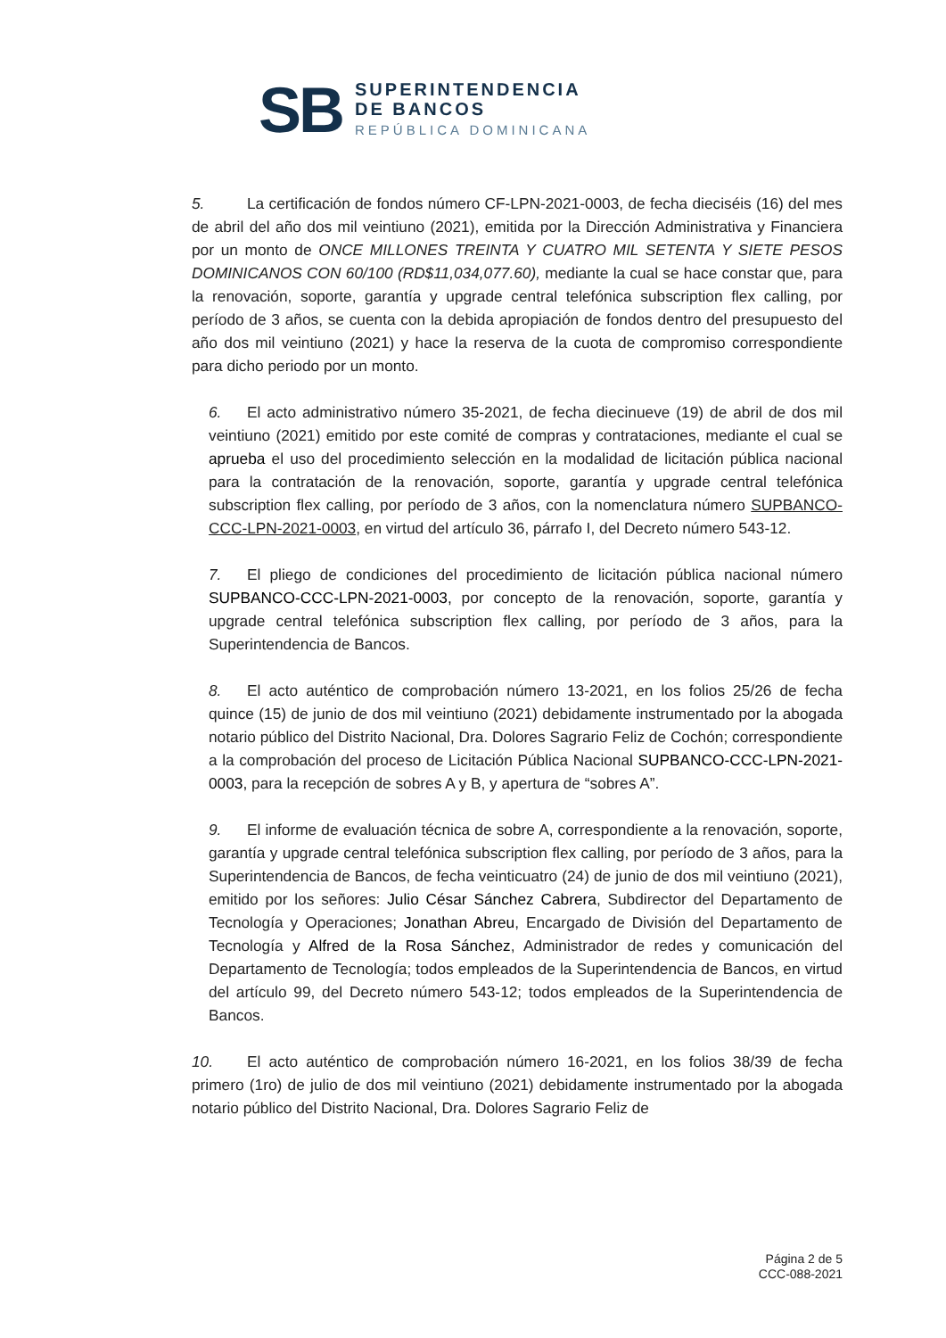SB
SUPERINTENDENCIA
DE BANCOS
REPÚBLICA DOMINICANA
5. La certificación de fondos número CF-LPN-2021-0003, de fecha dieciséis (16) del mes de abril del año dos mil veintiuno (2021), emitida por la Dirección Administrativa y Financiera por un monto de ONCE MILLONES TREINTA Y CUATRO MIL SETENTA Y SIETE PESOS DOMINICANOS CON 60/100 (RD$11,034,077.60), mediante la cual se hace constar que, para la renovación, soporte, garantía y upgrade central telefónica subscription flex calling, por período de 3 años, se cuenta con la debida apropiación de fondos dentro del presupuesto del año dos mil veintiuno (2021) y hace la reserva de la cuota de compromiso correspondiente para dicho periodo por un monto.
6. El acto administrativo número 35-2021, de fecha diecinueve (19) de abril de dos mil veintiuno (2021) emitido por este comité de compras y contrataciones, mediante el cual se aprueba el uso del procedimiento selección en la modalidad de licitación pública nacional para la contratación de la renovación, soporte, garantía y upgrade central telefónica subscription flex calling, por período de 3 años, con la nomenclatura número SUPBANCO-CCC-LPN-2021-0003, en virtud del artículo 36, párrafo I, del Decreto número 543-12.
7. El pliego de condiciones del procedimiento de licitación pública nacional número SUPBANCO-CCC-LPN-2021-0003, por concepto de la renovación, soporte, garantía y upgrade central telefónica subscription flex calling, por período de 3 años, para la Superintendencia de Bancos.
8. El acto auténtico de comprobación número 13-2021, en los folios 25/26 de fecha quince (15) de junio de dos mil veintiuno (2021) debidamente instrumentado por la abogada notario público del Distrito Nacional, Dra. Dolores Sagrario Feliz de Cochón; correspondiente a la comprobación del proceso de Licitación Pública Nacional SUPBANCO-CCC-LPN-2021-0003, para la recepción de sobres A y B, y apertura de “sobres A”.
9. El informe de evaluación técnica de sobre A, correspondiente a la renovación, soporte, garantía y upgrade central telefónica subscription flex calling, por período de 3 años, para la Superintendencia de Bancos, de fecha veinticuatro (24) de junio de dos mil veintiuno (2021), emitido por los señores: Julio César Sánchez Cabrera, Subdirector del Departamento de Tecnología y Operaciones; Jonathan Abreu, Encargado de División del Departamento de Tecnología y Alfred de la Rosa Sánchez, Administrador de redes y comunicación del Departamento de Tecnología; todos empleados de la Superintendencia de Bancos, en virtud del artículo 99, del Decreto número 543-12; todos empleados de la Superintendencia de Bancos.
10. El acto auténtico de comprobación número 16-2021, en los folios 38/39 de fecha primero (1ro) de julio de dos mil veintiuno (2021) debidamente instrumentado por la abogada notario público del Distrito Nacional, Dra. Dolores Sagrario Feliz de
Página 2 de 5
CCC-088-2021